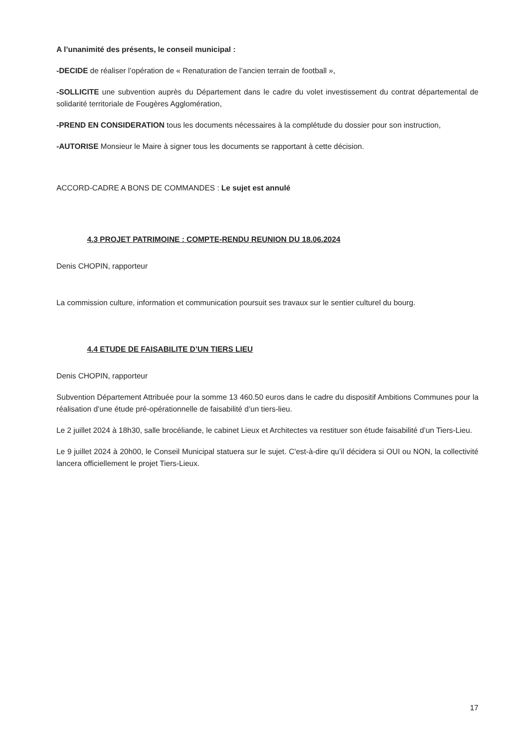A l’unanimité des présents, le conseil municipal :
-DECIDE de réaliser l’opération de « Renaturation de l’ancien terrain de football »,
-SOLLICITE une subvention auprès du Département dans le cadre du volet investissement du contrat départemental de solidarité territoriale de Fougères Agglomération,
-PREND EN CONSIDERATION tous les documents nécessaires à la complétude du dossier pour son instruction,
-AUTORISE Monsieur le Maire à signer tous les documents se rapportant à cette décision.
ACCORD-CADRE A BONS DE COMMANDES : Le sujet est annulé
4.3 PROJET PATRIMOINE : COMPTE-RENDU REUNION DU 18.06.2024
Denis CHOPIN, rapporteur
La commission culture, information et communication poursuit ses travaux sur le sentier culturel du bourg.
4.4 ETUDE DE FAISABILITE D’UN TIERS LIEU
Denis CHOPIN, rapporteur
Subvention Département Attribuée pour la somme 13 460.50 euros dans le cadre du dispositif Ambitions Communes pour la réalisation d’une étude pré-opérationnelle de faisabilité d’un tiers-lieu.
Le 2 juillet 2024 à 18h30, salle brocéliande, le cabinet Lieux et Architectes va restituer son étude faisabilité d’un Tiers-Lieu.
Le 9 juillet 2024 à 20h00, le Conseil Municipal statuera sur le sujet. C'est-à-dire qu’il décidera si OUI ou NON, la collectivité lancera officiellement le projet Tiers-Lieux.
17